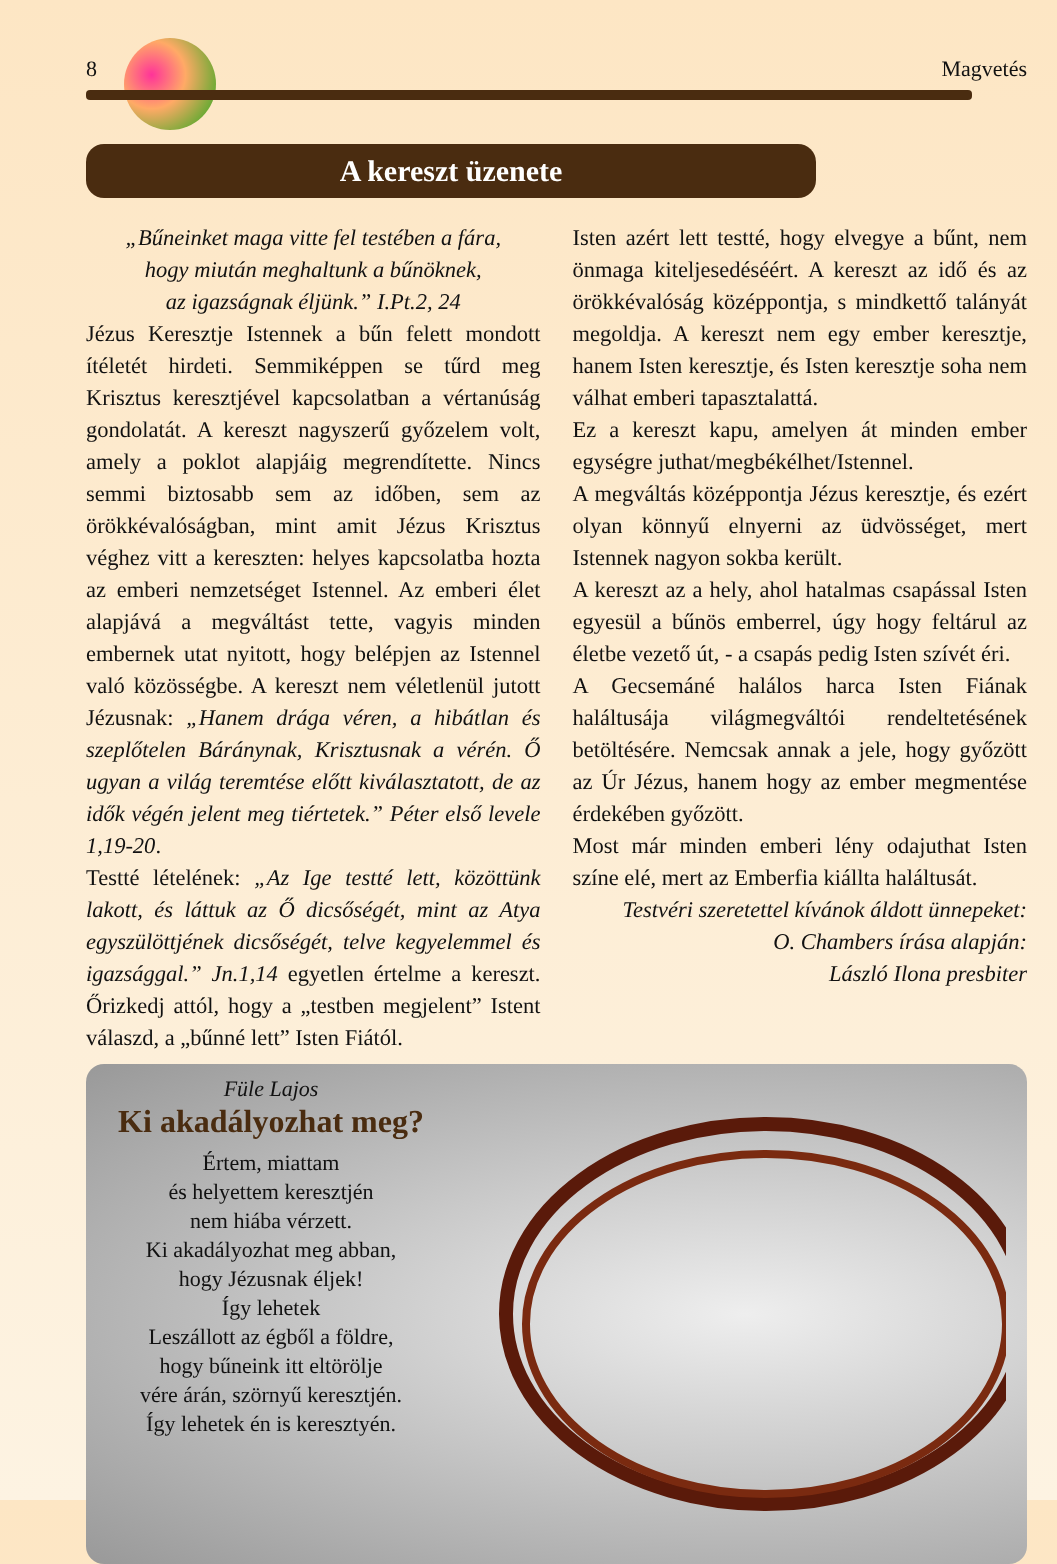8 Magvetés
A kereszt üzenete
„Bűneinket maga vitte fel testében a fára,
hogy miután meghaltunk a bűnöknek,
az igazságnak éljünk.” I.Pt.2, 24
Jézus Keresztje Istennek a bűn felett mondott ítéletét hirdeti. Semmiképpen se tűrd meg Krisztus keresztjével kapcsolatban a vértanúság gondolatát. A kereszt nagyszerű győzelem volt, amely a poklot alapjáig megrendítette. Nincs semmi biztosabb sem az időben, sem az örökkévalóságban, mint amit Jézus Krisztus véghez vitt a kereszten: helyes kapcsolatba hozta az emberi nemzetséget Istennel. Az emberi élet alapjává a megváltást tette, vagyis minden embernek utat nyitott, hogy belépjen az Istennel való közösségbe. A kereszt nem véletlenül jutott Jézusnak: „Hanem drága véren, a hibátlan és szeplőtelen Báránynak, Krisztusnak a vérén. Ő ugyan a világ teremtése előtt kiválasztatott, de az idők végén jelent meg tiértetek.” Péter első levele 1,19-20.
Testté lételének: „Az Ige testté lett, közöttünk lakott, és láttuk az Ő dicsőségét, mint az Atya egyszülöttjének dicsőségét, telve kegyelemmel és igazsággal.” Jn.1,14 egyetlen értelme a kereszt. Őrizkedj attól, hogy a „testben megjelent” Istent válaszd, a „bűnné lett” Isten Fiától.
Isten azért lett testté, hogy elvegye a bűnt, nem önmaga kiteljesedéséért. A kereszt az idő és az örökkévalóság középpontja, s mindkettő talányát megoldja. A kereszt nem egy ember keresztje, hanem Isten keresztje, és Isten keresztje soha nem válhat emberi tapasztalattá.
Ez a kereszt kapu, amelyen át minden ember egységre juthat/megbékélhet/Istennel.
A megváltás középpontja Jézus keresztje, és ezért olyan könnyű elnyerni az üdvösséget, mert Istennek nagyon sokba került.
A kereszt az a hely, ahol hatalmas csapással Isten egyesül a bűnös emberrel, úgy hogy feltárul az életbe vezető út, - a csapás pedig Isten szívét éri.
A Gecsemáné halálos harca Isten Fiának haláltusája világmegváltói rendeltetésének betöltésére. Nemcsak annak a jele, hogy győzött az Úr Jézus, hanem hogy az ember megmentése érdekében győzött.
Most már minden emberi lény odajuthat Isten színe elé, mert az Emberfia kiállta haláltusát.
Testvéri szeretettel kívánok áldott ünnepeket:
O. Chambers írása alapján:
László Ilona presbiter
Füle Lajos
Ki akadályozhat meg?
Értem, miattam
és helyettem keresztjén
nem hiába vérzett.
Ki akadályozhat meg abban,
hogy Jézusnak éljek!
Így lehetek
Leszállott az égből a földre,
hogy bűneink itt eltörölje
vére árán, szörnyű keresztjén.
Így lehetek én is keresztyén.